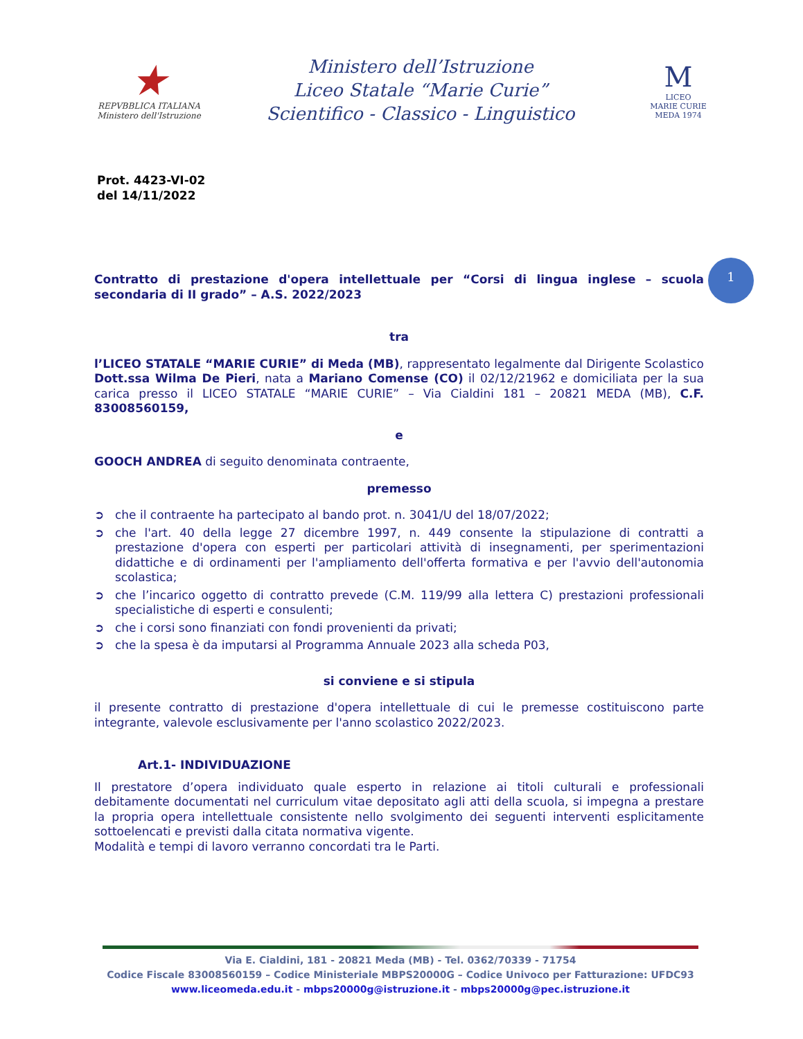★
REPVBBLICA ITALIANA
Ministero dell'Istruzione
Ministero dell’Istruzione
Liceo Statale “Marie Curie”
Scientifico - Classico - Linguistico
M
LICEO
MARIE CURIE
MEDA 1974
1
Prot. 4423-VI-02
del 14/11/2022
Contratto di prestazione d'opera intellettuale per “Corsi di lingua inglese – scuola secondaria di II grado” – A.S. 2022/2023
tra
l’LICEO STATALE “MARIE CURIE” di Meda (MB), rappresentato legalmente dal Dirigente Scolastico Dott.ssa Wilma De Pieri, nata a Mariano Comense (CO) il 02/12/21962 e domiciliata per la sua carica presso il LICEO STATALE “MARIE CURIE” – Via Cialdini 181 – 20821 MEDA (MB), C.F. 83008560159,
e
GOOCH ANDREA di seguito denominata contraente,
premesso
➲ che il contraente ha partecipato al bando prot. n. 3041/U del 18/07/2022;
➲ che l'art. 40 della legge 27 dicembre 1997, n. 449 consente la stipulazione di contratti a prestazione d'opera con esperti per particolari attività di insegnamenti, per sperimentazioni didattiche e di ordinamenti per l'ampliamento dell'offerta formativa e per l'avvio dell'autonomia scolastica;
➲ che l’incarico oggetto di contratto prevede (C.M. 119/99 alla lettera C) prestazioni professionali specialistiche di esperti e consulenti;
➲ che i corsi sono finanziati con fondi provenienti da privati;
➲ che la spesa è da imputarsi al Programma Annuale 2023 alla scheda P03,
si conviene e si stipula
il presente contratto di prestazione d'opera intellettuale di cui le premesse costituiscono parte integrante, valevole esclusivamente per l'anno scolastico 2022/2023.
Art.1- INDIVIDUAZIONE
Il prestatore d’opera individuato quale esperto in relazione ai titoli culturali e professionali debitamente documentati nel curriculum vitae depositato agli atti della scuola, si impegna a prestare la propria opera intellettuale consistente nello svolgimento dei seguenti interventi esplicitamente sottoelencati e previsti dalla citata normativa vigente.
Modalità e tempi di lavoro verranno concordati tra le Parti.
Via E. Cialdini, 181 - 20821 Meda (MB) - Tel. 0362/70339 - 71754
Codice Fiscale 83008560159 – Codice Ministeriale MBPS20000G – Codice Univoco per Fatturazione: UFDC93
www.liceomeda.edu.it - mbps20000g@istruzione.it - mbps20000g@pec.istruzione.it